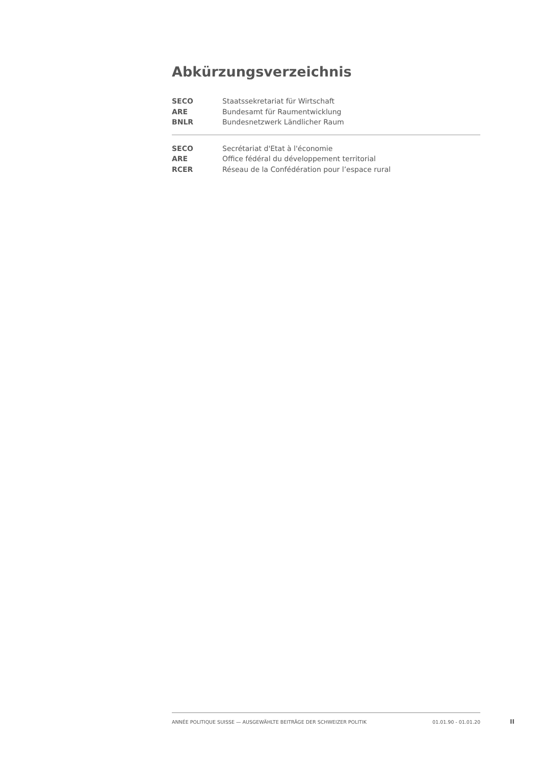Abkürzungsverzeichnis
| SECO | Staatssekretariat für Wirtschaft |
| ARE | Bundesamt für Raumentwicklung |
| BNLR | Bundesnetzwerk Ländlicher Raum |
| SECO | Secrétariat d'Etat à l'économie |
| ARE | Office fédéral du développement territorial |
| RCER | Réseau de la Confédération pour l’espace rural |
ANNÉE POLITIQUE SUISSE — AUSGEWÄHLTE BEITRÄGE DER SCHWEIZER POLITIK 01.01.90 - 01.01.20
II